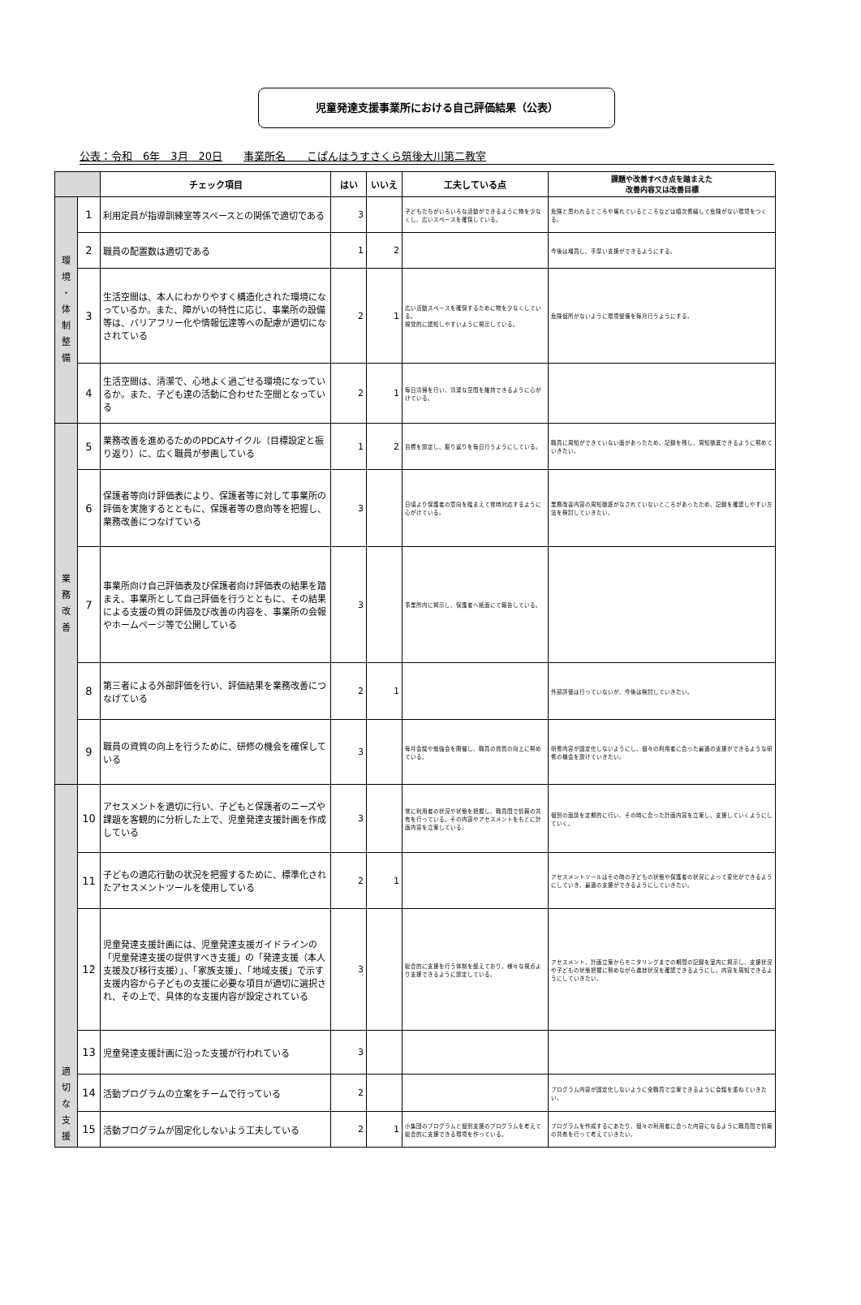児童発達支援事業所における自己評価結果（公表）
公表：令和　6年　3月　20日　　事業所名　　こぱんはうすさくら筑後大川第二教室
| | | チェック項目 | はい | いいえ | 工夫している点 | 課題や改善すべき点を踏まえた 改善内容又は改善目標 |
| --- | --- | --- | --- | --- | --- | --- |
| 環 境 ・ 体 制 整 備 | 1 | 利用定員が指導訓練室等スペースとの関係で適切である | 3 | | 子どもたちがいろいろな活動ができるように物を少なくし、広いスペースを確保している。 | 危険と思われるところや壊れているところなどは順次修繕して危険がない環境をつくる。 |
| | 2 | 職員の配置数は適切である | 1 | 2 | | 今後は増員し、手厚い支援ができるようにする。 |
| | 3 | 生活空間は、本人にわかりやすく構造化された環境になっているか。また、障がいの特性に応じ、事業所の設備等は、バリアフリー化や情報伝達等への配慮が適切になされている | 2 | 1 | 広い活動スペースを確保するために物を少なくしている。 視覚的に認知しやすいように掲示している。 | 危険個所がないように環境整備を毎月行うようにする。 |
| | 4 | 生活空間は、清潔で、心地よく過ごせる環境になっているか。また、子ども達の活動に合わせた空間となっている | 2 | 1 | 毎日清掃を行い、清潔な空間を維持できるように心がけている。 | |
| 業 務 改 善 | 5 | 業務改善を進めるためのPDCAサイクル（目標設定と振り返り）に、広く職員が参画している | 1 | 2 | 目標を設定し、振り返りを毎日行うようにしている。 | 職員に周知ができていない面があったため、記録を残し、周知徹底できるように努めていきたい。 |
| | 6 | 保護者等向け評価表により、保護者等に対して事業所の評価を実施するとともに、保護者等の意向等を把握し、業務改善につなげている | 3 | | 日頃より保護者の意向を踏まえて常時対応するように心がけている。 | 業務改善内容の周知徹底がなされていないところがあったため、記録を確認しやすい方法を検討していきたい。 |
| | 7 | 事業所向け自己評価表及び保護者向け評価表の結果を踏まえ、事業所として自己評価を行うとともに、その結果による支援の質の評価及び改善の内容を、事業所の会報やホームページ等で公開している | 3 | | 事業所内に掲示し、保護者へ紙面にて報告している。 | |
| | 8 | 第三者による外部評価を行い、評価結果を業務改善につなげている | 2 | 1 | | 外部評価は行っていないが、今後は検討していきたい。 |
| | 9 | 職員の資質の向上を行うために、研修の機会を確保している | 3 | | 毎月会議や勉強会を開催し、職員の資質の向上に努めている。 | 研修内容が固定化しないようにし、個々の利用者に合った最適の支援ができるような研修の機会を設けていきたい。 |
| 適 切 な 支 援 | 10 | アセスメントを適切に行い、子どもと保護者のニーズや課題を客観的に分析した上で、児童発達支援計画を作成している | 3 | | 常に利用者の状況や状態を把握し、職員間で情報の共有を行っている。その内容やアセスメントをもとに計画内容を立案している。 | 個別の面談を定期的に行い、その時に合った計画内容を立案し、支援していくようにしていく。 |
| | 11 | 子どもの適応行動の状況を把握するために、標準化されたアセスメントツールを使用している | 2 | 1 | | アセスメントツールはその時の子どもの状態や保護者の状況によって変化ができるようにしていき、最適の支援ができるようにしていきたい。 |
| | 12 | 児童発達支援計画には、児童発達支援ガイドラインの「児童発達支援の提供すべき支援」の「発達支援（本人支援及び移行支援）」、「家族支援」、「地域支援」で示す支援内容から子どもの支援に必要な項目が適切に選択され、その上で、具体的な支援内容が設定されている | 3 | | 総合的に支援を行う体制を整えており、様々な視点より支援できるように設定している。 | アセスメント、計画立案からモニタリングまでの期間の記録を室内に掲示し、支援状況や子どもの状態把握に努めながら進捗状況を確認できるようにし、内容を周知できるようにしていきたい。 |
| | 13 | 児童発達支援計画に沿った支援が行われている | 3 | | | |
| | 14 | 活動プログラムの立案をチームで行っている | 2 | | | プログラム内容が固定化しないように全職員で立案できるように会議を重ねていきたい。 |
| | 15 | 活動プログラムが固定化しないよう工夫している | 2 | 1 | 小集団のプログラムと個別支援のプログラムを考えて総合的に支援できる環境を作っている。 | プログラムを作成するにあたり、個々の利用者に合った内容になるように職員間で情報の共有を行って考えていきたい。 |